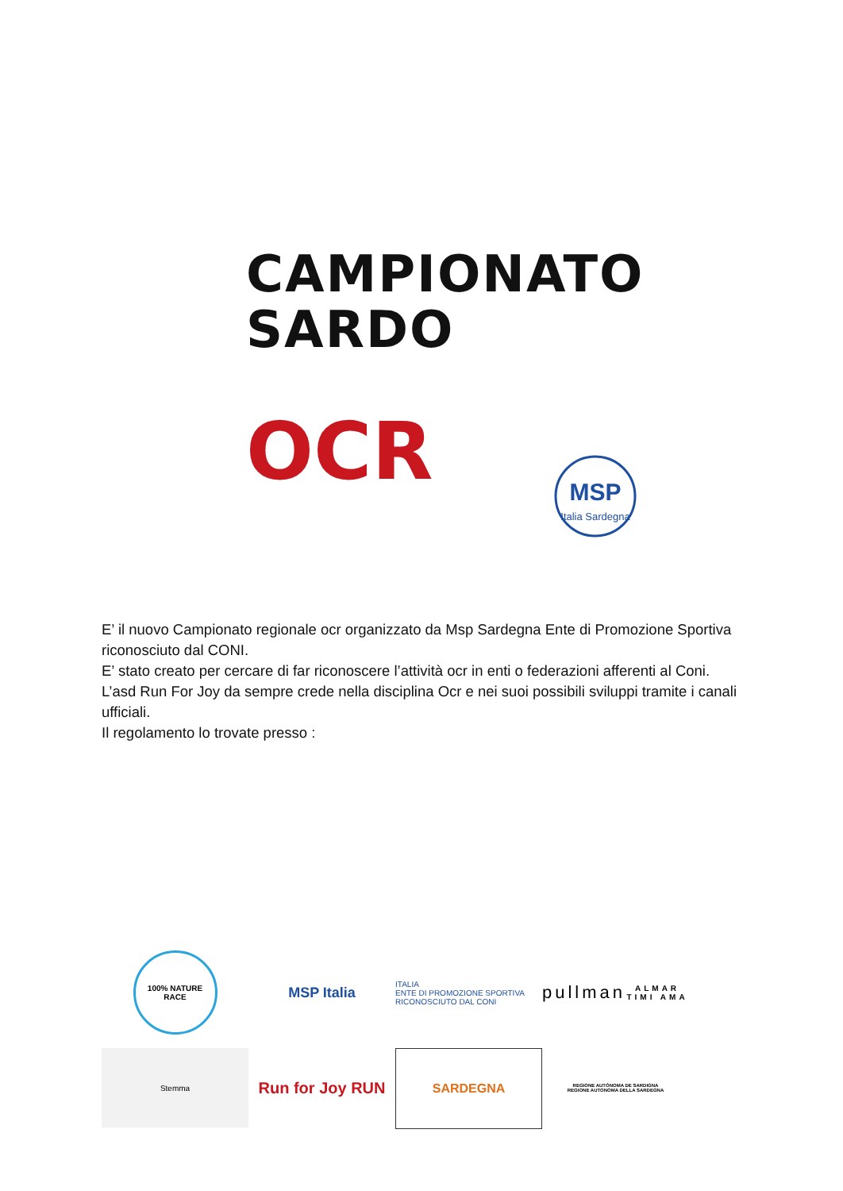CAMPIONATO
SARDO
OCR
MSP
Italia Sardegna
E’ il nuovo Campionato regionale ocr organizzato da Msp Sardegna Ente di Promozione Sportiva riconosciuto dal CONI.
E’ stato creato per cercare di far riconoscere l’attività ocr in enti o federazioni afferenti al Coni.
L’asd Run For Joy da sempre crede nella disciplina Ocr e nei suoi possibili sviluppi tramite i canali ufficiali.
Il regolamento lo trovate presso :
100% NATURE RACE
MSP Italia
ITALIA
ENTE DI PROMOZIONE SPORTIVA RICONOSCIUTO DAL CONI
pullman
ALMAR TIMI AMA
Stemma
Run for Joy RUN
SARDEGNA
REGIONE AUTÒNOMA DE SARDIGNA
REGIONE AUTONOMA DELLA SARDEGNA